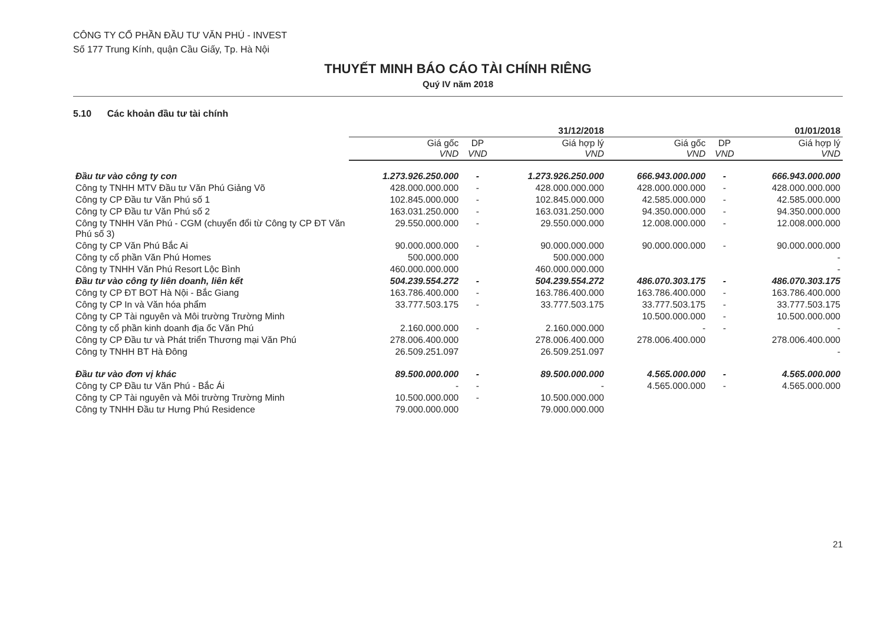CÔNG TY CỔ PHẦN ĐẦU TƯ VĂN PHÚ - INVEST
Số 177 Trung Kính, quận Cầu Giấy, Tp. Hà Nội
THUYẾT MINH BÁO CÁO TÀI CHÍNH RIÊNG
Quý IV năm 2018
5.10 Các khoản đầu tư tài chính
| | 31/12/2018 | | | 01/01/2018 | | |
| --- | --- | --- | --- | --- | --- | --- |
| | Giá gốc VND | DP VND | Giá hợp lý VND | Giá gốc VND | DP VND | Giá hợp lý VND |
| Đầu tư vào công ty con | 1.273.926.250.000 | - | 1.273.926.250.000 | 666.943.000.000 | - | 666.943.000.000 |
| Công ty TNHH MTV Đầu tư Văn Phú Giảng Võ | 428.000.000.000 | - | 428.000.000.000 | 428.000.000.000 | - | 428.000.000.000 |
| Công ty CP Đầu tư Văn Phú số 1 | 102.845.000.000 | - | 102.845.000.000 | 42.585.000.000 | - | 42.585.000.000 |
| Công ty CP Đầu tư Văn Phú số 2 | 163.031.250.000 | - | 163.031.250.000 | 94.350.000.000 | - | 94.350.000.000 |
| Công ty TNHH Văn Phú - CGM (chuyển đổi từ Công ty CP ĐT Văn Phú số 3) | 29.550.000.000 | - | 29.550.000.000 | 12.008.000.000 | - | 12.008.000.000 |
| Công ty CP Văn Phú Bắc Ai | 90.000.000.000 | - | 90.000.000.000 | 90.000.000.000 | - | 90.000.000.000 |
| Công ty cổ phần Văn Phú Homes | 500.000.000 | | 500.000.000 | | | - |
| Công ty TNHH Văn Phú Resort Lộc Bình | 460.000.000.000 | | 460.000.000.000 | | | - |
| Đầu tư vào công ty liên doanh, liên kết | 504.239.554.272 | - | 504.239.554.272 | 486.070.303.175 | - | 486.070.303.175 |
| Công ty CP ĐT BOT Hà Nội - Bắc Giang | 163.786.400.000 | - | 163.786.400.000 | 163.786.400.000 | - | 163.786.400.000 |
| Công ty CP In và Văn hóa phẩm | 33.777.503.175 | - | 33.777.503.175 | 33.777.503.175 | - | 33.777.503.175 |
| Công ty CP Tài nguyên và Môi trường Trường Minh | | | | 10.500.000.000 | - | 10.500.000.000 |
| Công ty cổ phần kinh doanh địa ốc Văn Phú | 2.160.000.000 | - | 2.160.000.000 | - | - | - |
| Công ty CP Đầu tư và Phát triển Thương mại Văn Phú | 278.006.400.000 | | 278.006.400.000 | 278.006.400.000 | | 278.006.400.000 |
| Công ty TNHH BT Hà Đông | 26.509.251.097 | | 26.509.251.097 | | | - |
| Đầu tư vào đơn vị khác | 89.500.000.000 | - | 89.500.000.000 | 4.565.000.000 | - | 4.565.000.000 |
| Công ty CP Đầu tư Văn Phú - Bắc Ái | - | - | - | 4.565.000.000 | - | 4.565.000.000 |
| Công ty CP Tài nguyên và Môi trường Trường Minh | 10.500.000.000 | - | 10.500.000.000 | | | |
| Công ty TNHH Đầu tư Hưng Phú Residence | 79.000.000.000 | | 79.000.000.000 | | | |
21